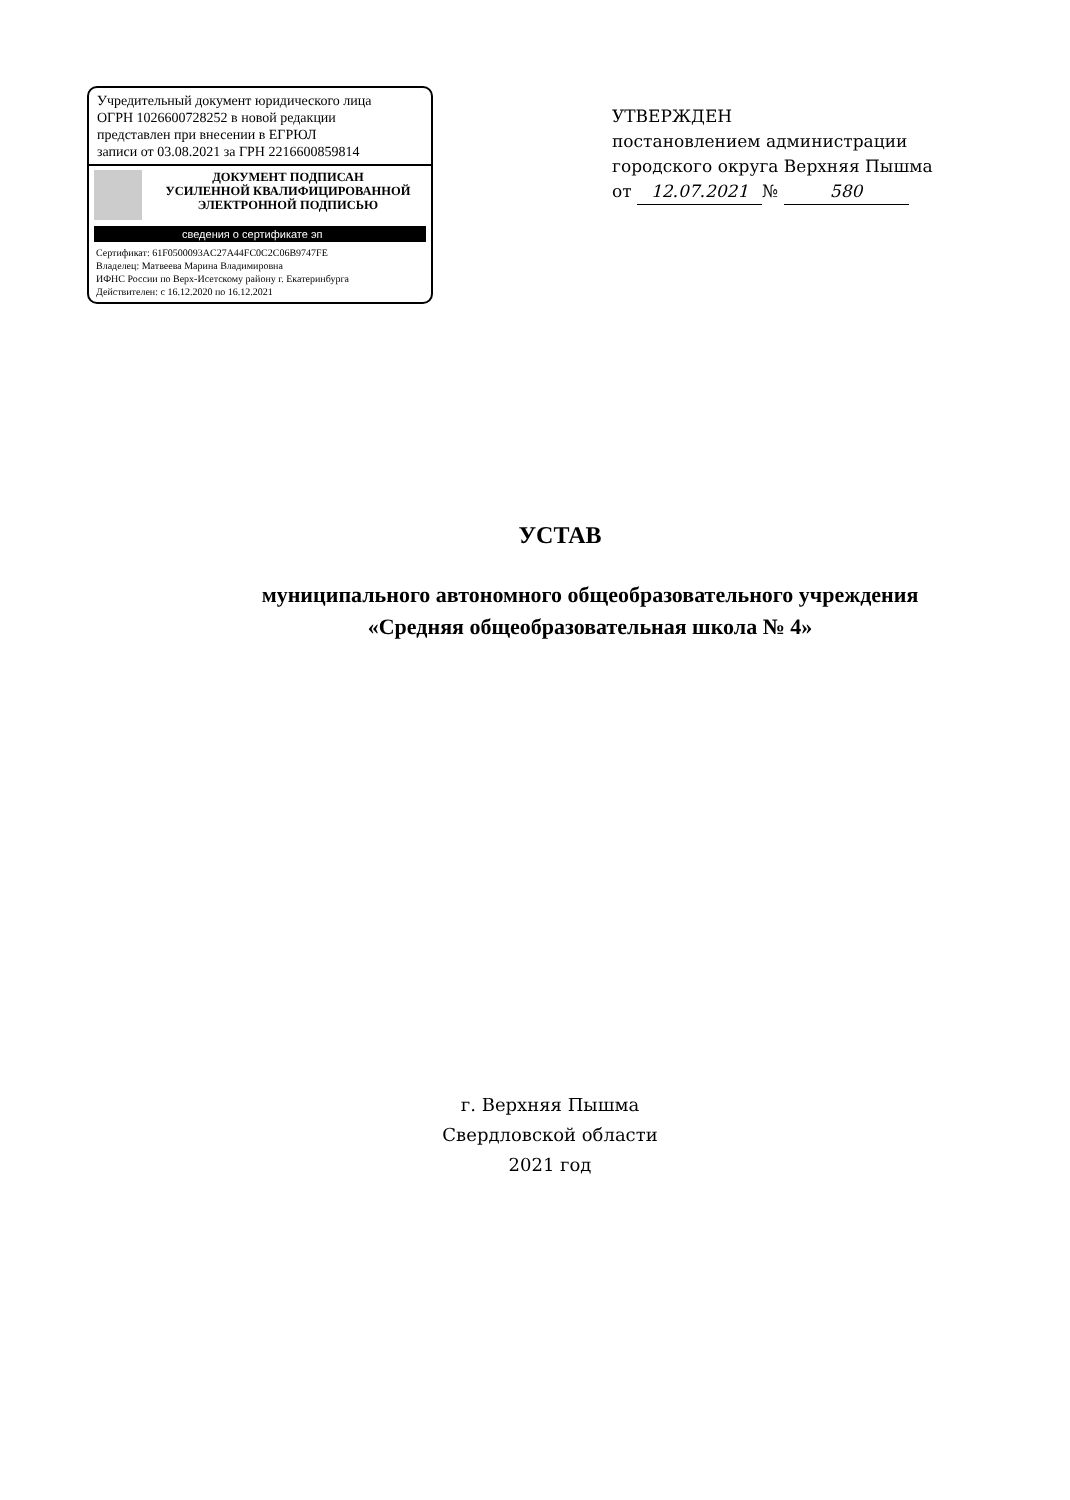Учредительный документ юридического лица
ОГРН 1026600728252 в новой редакции
представлен при внесении в ЕГРЮЛ
записи от 03.08.2021 за ГРН 2216600859814
ДОКУМЕНТ ПОДПИСАН
УСИЛЕННОЙ КВАЛИФИЦИРОВАННОЙ
ЭЛЕКТРОННОЙ ПОДПИСЬЮ
сведения о сертификате эп
Сертификат: 61F0500093AC27A44FC0C2C06B9747FE
Владелец: Матвеева Марина Владимировна
ИФНС России по Верх-Исетскому району г. Екатеринбурга
Действителен: с 16.12.2020 по 16.12.2021
УТВЕРЖДЕН
постановлением администрации
городского округа Верхняя Пышма
от 12.07.2021 № 580
УСТАВ
муниципального автономного общеобразовательного учреждения
«Средняя общеобразовательная школа № 4»
г. Верхняя Пышма
Свердловской области
2021 год